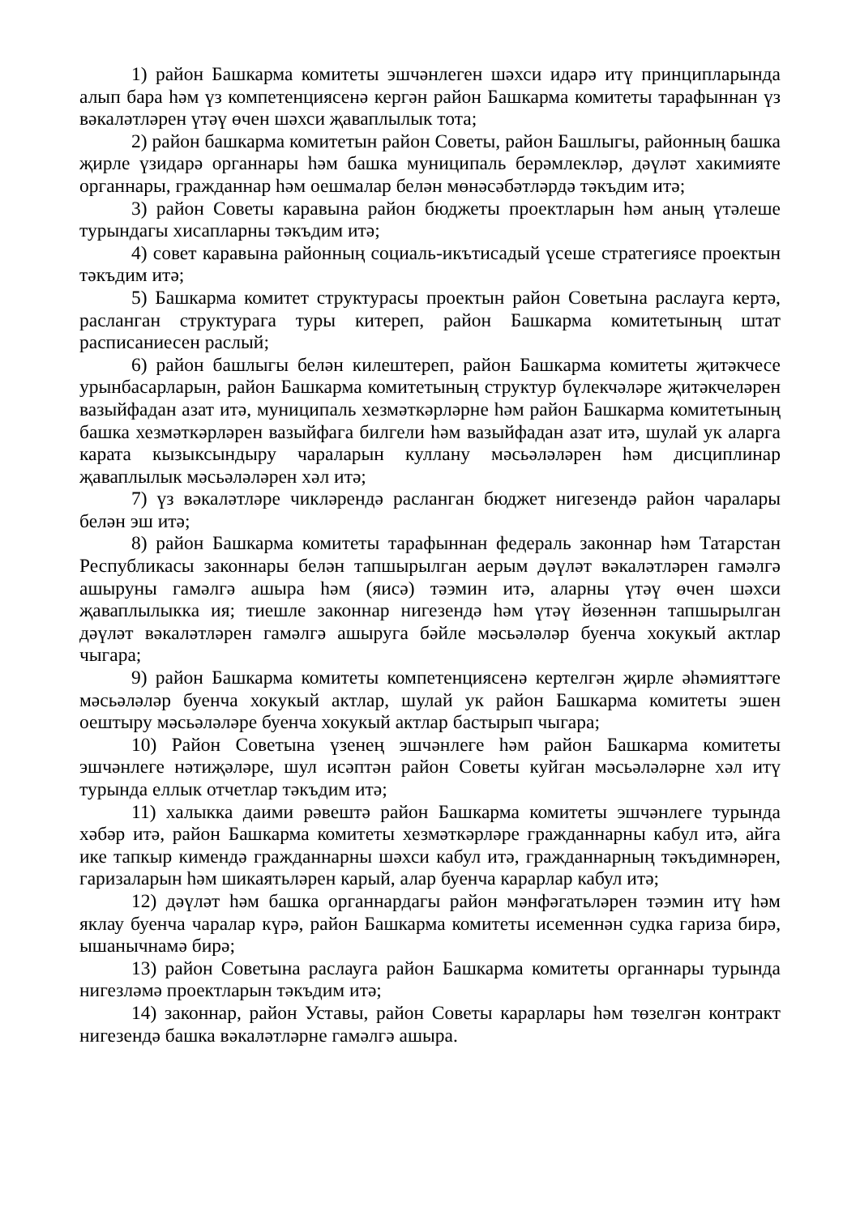1) район Башкарма комитеты эшчәнлеген шәхси идарә итү принципларында алып бара һәм үз компетенциясенә кергән район Башкарма комитеты тарафыннан үз вәкаләтләрен үтәү өчен шәхси җаваплылык тота;
2) район башкарма комитетын район Советы, район Башлыгы, районның башка җирле үзидарә органнары һәм башка муниципаль берәмлекләр, дәүләт хакимияте органнары, гражданнар һәм оешмалар белән мөнәсәбәтләрдә тәкъдим итә;
3) район Советы каравына район бюджеты проектларын һәм аның үтәлеше турындагы хисапларны тәкъдим итә;
4) совет каравына районның социаль-икътисадый үсеше стратегиясе проектын тәкъдим итә;
5) Башкарма комитет структурасы проектын район Советына раслауга кертә, расланган структурага туры китереп, район Башкарма комитетының штат расписаниесен раслый;
6) район башлыгы белән килештереп, район Башкарма комитеты җитәкчесе урынбасарларын, район Башкарма комитетының структур бүлекчәләре җитәкчеләрен вазыйфадан азат итә, муниципаль хезмәткәрләрне һәм район Башкарма комитетының башка хезмәткәрләрен вазыйфага билгели һәм вазыйфадан азат итә, шулай ук аларга карата кызыксындыру чараларын куллану мәсьәләләрен һәм дисциплинар җаваплылык мәсьәләләрен хәл итә;
7) үз вәкаләтләре чикләрендә расланган бюджет нигезендә район чаралары белән эш итә;
8) район Башкарма комитеты тарафыннан федераль законнар һәм Татарстан Республикасы законнары белән тапшырылган аерым дәүләт вәкаләтләрен гамәлгә ашыруны гамәлгә ашыра һәм (яисә) тәэмин итә, аларны үтәү өчен шәхси җаваплылыкка ия; тиешле законнар нигезендә һәм үтәү йөзеннән тапшырылган дәүләт вәкаләтләрен гамәлгә ашыруга бәйле мәсьәләләр буенча хокукый актлар чыгара;
9) район Башкарма комитеты компетенциясенә кертелгән җирле әһәмияттәге мәсьәләләр буенча хокукый актлар, шулай ук район Башкарма комитеты эшен оештыру мәсьәләләре буенча хокукый актлар бастырып чыгара;
10) Район Советына үзенең эшчәнлеге һәм район Башкарма комитеты эшчәнлеге нәтиҗәләре, шул исәптән район Советы куйган мәсьәләләрне хәл итү турында еллык отчетлар тәкъдим итә;
11) халыкка даими рәвештә район Башкарма комитеты эшчәнлеге турында хәбәр итә, район Башкарма комитеты хезмәткәрләре гражданнарны кабул итә, айга ике тапкыр кимендә гражданнарны шәхси кабул итә, гражданнарның тәкъдимнәрен, гаризаларын һәм шикаятьләрен карый, алар буенча карарлар кабул итә;
12) дәүләт һәм башка органнардагы район мәнфәгатьләрен тәэмин итү һәм яклау буенча чаралар күрә, район Башкарма комитеты исеменнән судка гариза бирә, ышанычнамә бирә;
13) район Советына раслауга район Башкарма комитеты органнары турында нигезләмә проектларын тәкъдим итә;
14) законнар, район Уставы, район Советы карарлары һәм төзелгән контракт нигезендә башка вәкаләтләрне гамәлгә ашыра.